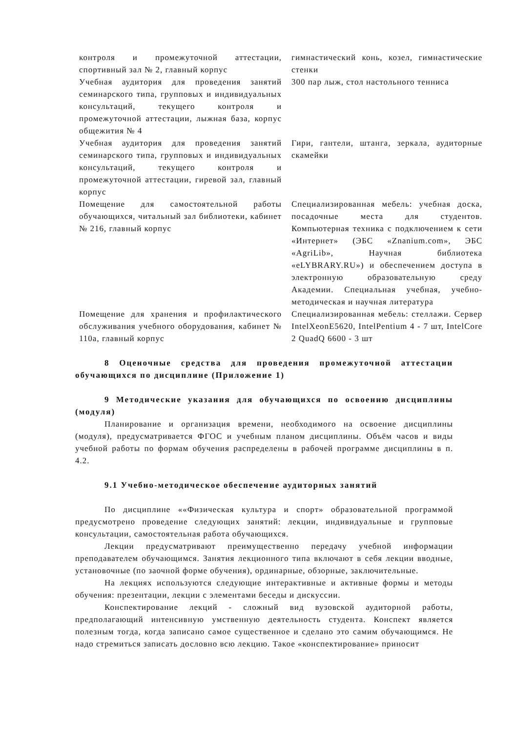| контроля и промежуточной аттестации, спортивный зал № 2, главный корпус | гимнастический конь, козел, гимнастические стенки |
| Учебная аудитория для проведения занятий семинарского типа, групповых и индивидуальных консультаций, текущего контроля и промежуточной аттестации, лыжная база, корпус общежития № 4 | 300 пар лыж, стол настольного тенниса |
| Учебная аудитория для проведения занятий семинарского типа, групповых и индивидуальных консультаций, текущего контроля и промежуточной аттестации, гиревой зал, главный корпус | Гири, гантели, штанга, зеркала, аудиторные скамейки |
| Помещение для самостоятельной работы обучающихся, читальный зал библиотеки, кабинет № 216, главный корпус | Специализированная мебель: учебная доска, посадочные места для студентов. Компьютерная техника с подключением к сети «Интернет» (ЭБС «Znanium.com», ЭБС «AgriLib», Научная библиотека «eLYBRARY.RU») и обеспечением доступа в электронную образовательную среду Академии. Специальная учебная, учебно-методическая и научная литература |
| Помещение для хранения и профилактического обслуживания учебного оборудования, кабинет № 110а, главный корпус | Специализированная мебель: стеллажи. Сервер IntelXeonE5620, IntelPentium 4 - 7 шт, IntelCore 2 QuadQ 6600 - 3 шт |
8 Оценочные средства для проведения промежуточной аттестации обучающихся по дисциплине (Приложение 1)
9 Методические указания для обучающихся по освоению дисциплины (модуля)
Планирование и организация времени, необходимого на освоение дисциплины (модуля), предусматривается ФГОС и учебным планом дисциплины. Объём часов и виды учебной работы по формам обучения распределены в рабочей программе дисциплины в п. 4.2.
9.1 Учебно-методическое обеспечение аудиторных занятий
По дисциплине ««Физическая культура и спорт» образовательной программой предусмотрено проведение следующих занятий: лекции, индивидуальные и групповые консультации, самостоятельная работа обучающихся.
Лекции предусматривают преимущественно передачу учебной информации преподавателем обучающимся. Занятия лекционного типа включают в себя лекции вводные, установочные (по заочной форме обучения), ординарные, обзорные, заключительные.
На лекциях используются следующие интерактивные и активные формы и методы обучения: презентации, лекции с элементами беседы и дискуссии.
Конспектирование лекций - сложный вид вузовской аудиторной работы, предполагающий интенсивную умственную деятельность студента. Конспект является полезным тогда, когда записано самое существенное и сделано это самим обучающимся. Не надо стремиться записать дословно всю лекцию. Такое «конспектирование» приносит